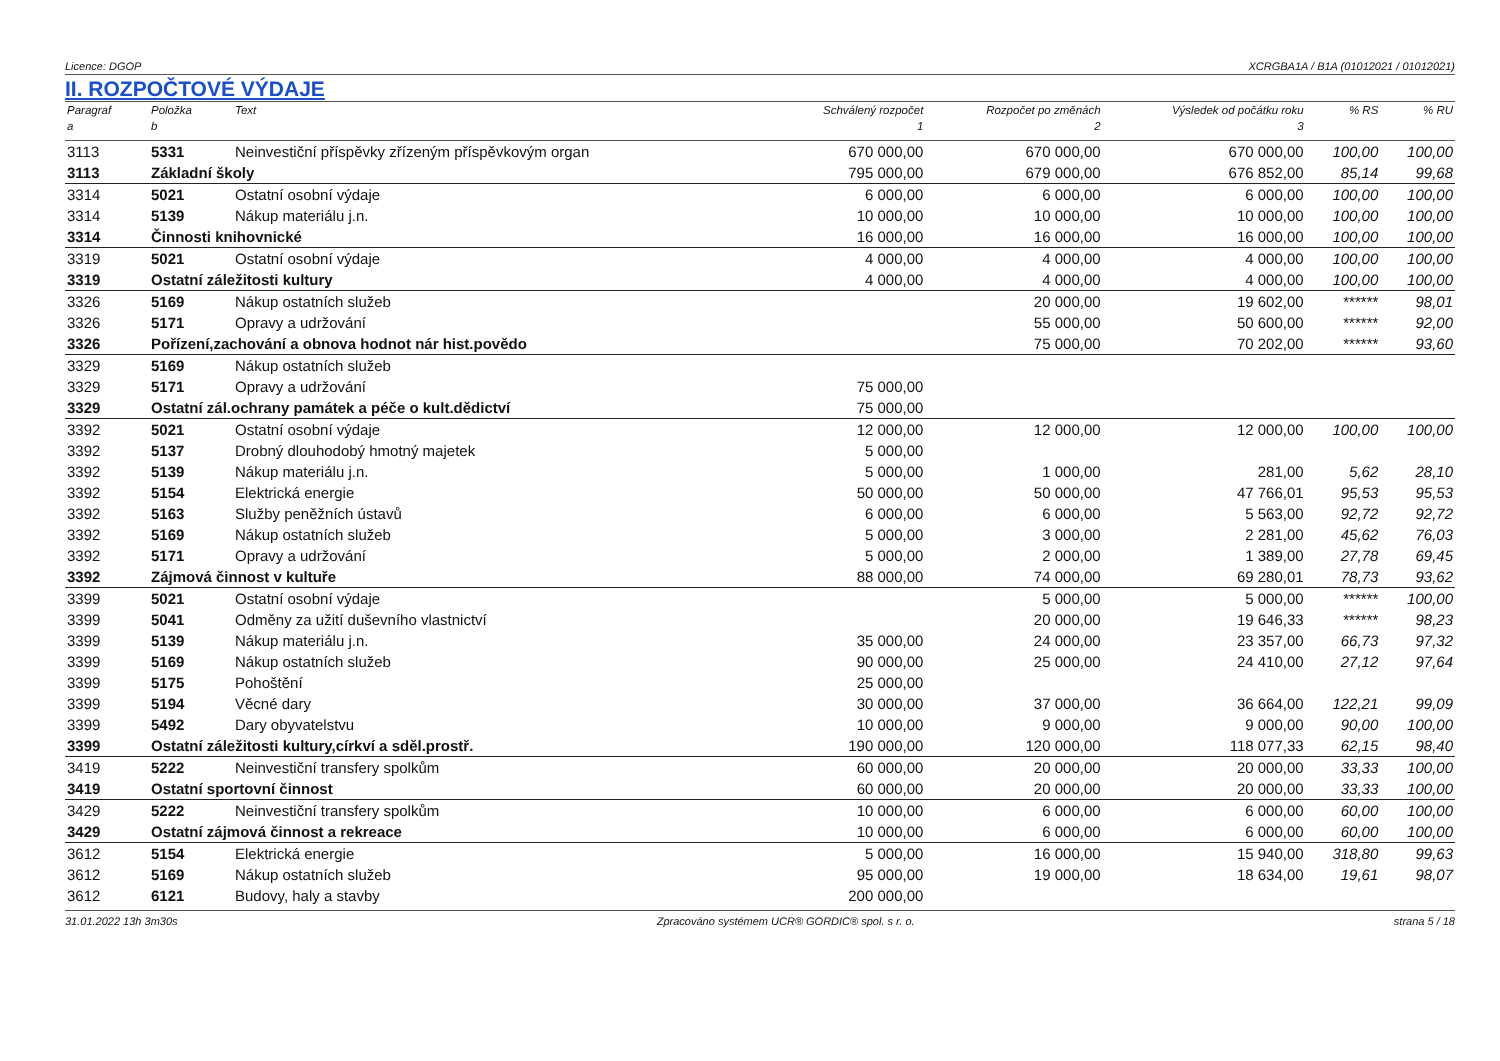Licence: DGOP XCRGBA1A / B1A (01012021 / 01012021)
II. ROZPOČTOVÉ VÝDAJE
| Paragraf | Položka | Text | Schválený rozpočet | Rozpočet po změnách | Výsledek od počátku roku | % RS | % RU |
| --- | --- | --- | --- | --- | --- | --- | --- |
| a | b | | 1 | 2 | 3 | | |
| 3113 | 5331 | Neinvestiční příspěvky zřízeným příspěvkovým organ | 670 000,00 | 670 000,00 | 670 000,00 | 100,00 | 100,00 |
| 3113 | Základní školy | | 795 000,00 | 679 000,00 | 676 852,00 | 85,14 | 99,68 |
| 3314 | 5021 | Ostatní osobní výdaje | 6 000,00 | 6 000,00 | 6 000,00 | 100,00 | 100,00 |
| 3314 | 5139 | Nákup materiálu j.n. | 10 000,00 | 10 000,00 | 10 000,00 | 100,00 | 100,00 |
| 3314 | Činnosti knihovnické | | 16 000,00 | 16 000,00 | 16 000,00 | 100,00 | 100,00 |
| 3319 | 5021 | Ostatní osobní výdaje | 4 000,00 | 4 000,00 | 4 000,00 | 100,00 | 100,00 |
| 3319 | Ostatní záležitosti kultury | | 4 000,00 | 4 000,00 | 4 000,00 | 100,00 | 100,00 |
| 3326 | 5169 | Nákup ostatních služeb | | 20 000,00 | 19 602,00 | ****** | 98,01 |
| 3326 | 5171 | Opravy a udržování | | 55 000,00 | 50 600,00 | ****** | 92,00 |
| 3326 | Pořízení,zachování a obnova hodnot nár hist.povědo | | | 75 000,00 | 70 202,00 | ****** | 93,60 |
| 3329 | 5169 | Nákup ostatních služeb | | | | | |
| 3329 | 5171 | Opravy a udržování | 75 000,00 | | | | |
| 3329 | Ostatní zál.ochrany památek a péče o kult.dědictví | | 75 000,00 | | | | |
| 3392 | 5021 | Ostatní osobní výdaje | 12 000,00 | 12 000,00 | 12 000,00 | 100,00 | 100,00 |
| 3392 | 5137 | Drobný dlouhodobý hmotný majetek | 5 000,00 | | | | |
| 3392 | 5139 | Nákup materiálu j.n. | 5 000,00 | 1 000,00 | 281,00 | 5,62 | 28,10 |
| 3392 | 5154 | Elektrická energie | 50 000,00 | 50 000,00 | 47 766,01 | 95,53 | 95,53 |
| 3392 | 5163 | Služby peněžních ústavů | 6 000,00 | 6 000,00 | 5 563,00 | 92,72 | 92,72 |
| 3392 | 5169 | Nákup ostatních služeb | 5 000,00 | 3 000,00 | 2 281,00 | 45,62 | 76,03 |
| 3392 | 5171 | Opravy a udržování | 5 000,00 | 2 000,00 | 1 389,00 | 27,78 | 69,45 |
| 3392 | Zájmová činnost v kultuře | | 88 000,00 | 74 000,00 | 69 280,01 | 78,73 | 93,62 |
| 3399 | 5021 | Ostatní osobní výdaje | | 5 000,00 | 5 000,00 | ****** | 100,00 |
| 3399 | 5041 | Odměny za užití duševního vlastnictví | | 20 000,00 | 19 646,33 | ****** | 98,23 |
| 3399 | 5139 | Nákup materiálu j.n. | 35 000,00 | 24 000,00 | 23 357,00 | 66,73 | 97,32 |
| 3399 | 5169 | Nákup ostatních služeb | 90 000,00 | 25 000,00 | 24 410,00 | 27,12 | 97,64 |
| 3399 | 5175 | Pohoštění | 25 000,00 | | | | |
| 3399 | 5194 | Věcné dary | 30 000,00 | 37 000,00 | 36 664,00 | 122,21 | 99,09 |
| 3399 | 5492 | Dary obyvatelstvu | 10 000,00 | 9 000,00 | 9 000,00 | 90,00 | 100,00 |
| 3399 | Ostatní záležitosti kultury,církví a sděl.prostř. | | 190 000,00 | 120 000,00 | 118 077,33 | 62,15 | 98,40 |
| 3419 | 5222 | Neinvestiční transfery spolkům | 60 000,00 | 20 000,00 | 20 000,00 | 33,33 | 100,00 |
| 3419 | Ostatní sportovní činnost | | 60 000,00 | 20 000,00 | 20 000,00 | 33,33 | 100,00 |
| 3429 | 5222 | Neinvestiční transfery spolkům | 10 000,00 | 6 000,00 | 6 000,00 | 60,00 | 100,00 |
| 3429 | Ostatní zájmová činnost a rekreace | | 10 000,00 | 6 000,00 | 6 000,00 | 60,00 | 100,00 |
| 3612 | 5154 | Elektrická energie | 5 000,00 | 16 000,00 | 15 940,00 | 318,80 | 99,63 |
| 3612 | 5169 | Nákup ostatních služeb | 95 000,00 | 19 000,00 | 18 634,00 | 19,61 | 98,07 |
| 3612 | 6121 | Budovy, haly a stavby | 200 000,00 | | | | |
31.01.2022 13h 3m30s Zpracováno systémem UCR® GORDIC® spol. s r. o. strana 5 / 18